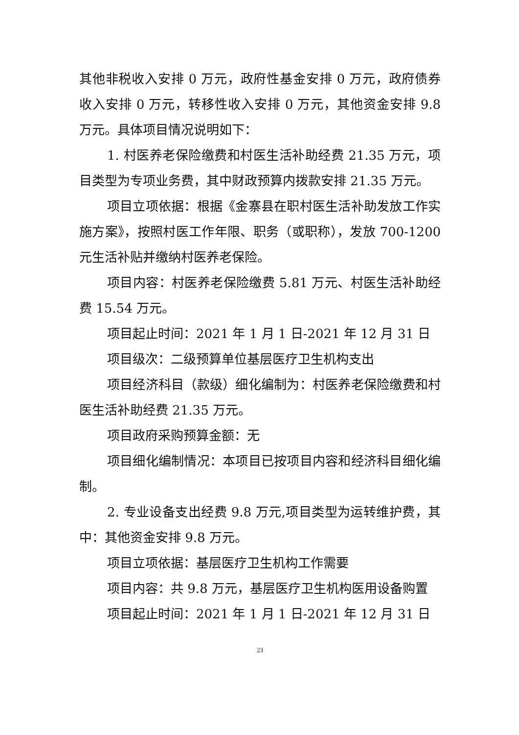其他非税收入安排 0 万元，政府性基金安排 0 万元，政府债券收入安排 0 万元，转移性收入安排 0 万元，其他资金安排 9.8 万元。具体项目情况说明如下：
1. 村医养老保险缴费和村医生活补助经费 21.35 万元，项目类型为专项业务费，其中财政预算内拨款安排 21.35 万元。
项目立项依据：根据《金寨县在职村医生活补助发放工作实施方案》，按照村医工作年限、职务（或职称），发放 700-1200 元生活补贴并缴纳村医养老保险。
项目内容：村医养老保险缴费 5.81 万元、村医生活补助经费 15.54 万元。
项目起止时间：2021 年 1 月 1 日-2021 年 12 月 31 日
项目级次：二级预算单位基层医疗卫生机构支出
项目经济科目（款级）细化编制为：村医养老保险缴费和村医生活补助经费 21.35 万元。
项目政府采购预算金额：无
项目细化编制情况：本项目已按项目内容和经济科目细化编制。
2. 专业设备支出经费 9.8 万元,项目类型为运转维护费，其中：其他资金安排 9.8 万元。
项目立项依据：基层医疗卫生机构工作需要
项目内容：共 9.8 万元，基层医疗卫生机构医用设备购置
项目起止时间：2021 年 1 月 1 日-2021 年 12 月 31 日
23